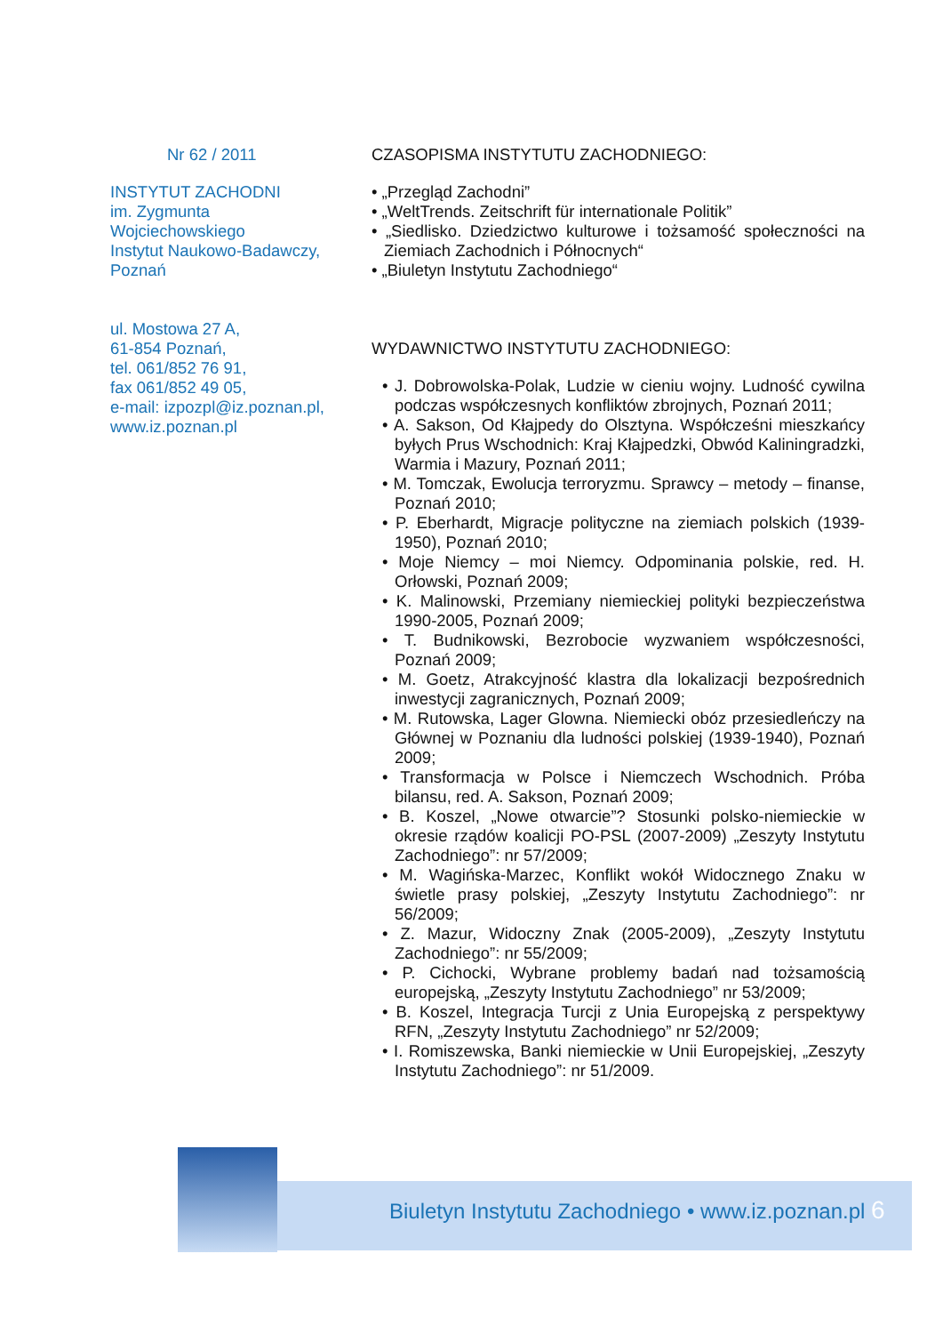Nr 62 / 2011
INSTYTUT ZACHODNI
im. Zygmunta
Wojciechowskiego
Instytut Naukowo-Badawczy,
Poznań
ul. Mostowa 27 A,
61-854 Poznań,
tel. 061/852 76 91,
fax 061/852 49 05,
e-mail: izpozpl@iz.poznan.pl,
www.iz.poznan.pl
CZASOPISMA INSTYTUTU ZACHODNIEGO:
• „Przegląd Zachodni”
• „WeltTrends. Zeitschrift für internationale Politik”
• „Siedlisko. Dziedzictwo kulturowe i tożsamość społeczności na Ziemiach Zachodnich i Północnych“
• „Biuletyn Instytutu Zachodniego“
WYDAWNICTWO INSTYTUTU ZACHODNIEGO:
• J. Dobrowolska-Polak, Ludzie w cieniu wojny. Ludność cywilna podczas współczesnych konfliktów zbrojnych, Poznań 2011;
• A. Sakson, Od Kłajpedy do Olsztyna. Współcześni mieszkańcy byłych Prus Wschodnich: Kraj Kłajpedzki, Obwód Kaliningradzki, Warmia i Mazury, Poznań 2011;
• M. Tomczak, Ewolucja terroryzmu. Sprawcy – metody – finanse, Poznań 2010;
• P. Eberhardt, Migracje polityczne na ziemiach polskich (1939-1950), Poznań 2010;
• Moje Niemcy – moi Niemcy. Odpominania polskie, red. H. Orłowski, Poznań 2009;
• K. Malinowski, Przemiany niemieckiej polityki bezpieczeństwa 1990-2005, Poznań 2009;
• T. Budnikowski, Bezrobocie wyzwaniem współczesności, Poznań 2009;
• M. Goetz, Atrakcyjność klastra dla lokalizacji bezpośrednich inwestycji zagranicznych, Poznań 2009;
• M. Rutowska, Lager Glowna. Niemiecki obóz przesiedleńczy na Głównej w Poznaniu dla ludności polskiej (1939-1940), Poznań 2009;
• Transformacja w Polsce i Niemczech Wschodnich. Próba bilansu, red. A. Sakson, Poznań 2009;
• B. Koszel, „Nowe otwarcie”? Stosunki polsko-niemieckie w okresie rządów koalicji PO-PSL (2007-2009) „Zeszyty Instytutu Zachodniego”: nr 57/2009;
• M. Wagińska-Marzec, Konflikt wokół Widocznego Znaku w świetle prasy polskiej, „Zeszyty Instytutu Zachodniego”: nr 56/2009;
• Z. Mazur, Widoczny Znak (2005-2009), „Zeszyty Instytutu Zachodniego”: nr 55/2009;
• P. Cichocki, Wybrane problemy badań nad tożsamością europejską, „Zeszyty Instytutu Zachodniego” nr 53/2009;
• B. Koszel, Integracja Turcji z Unia Europejską z perspektywy RFN, „Zeszyty Instytutu Zachodniego” nr 52/2009;
• I. Romiszewska, Banki niemieckie w Unii Europejskiej, „Zeszyty Instytutu Zachodniego”: nr 51/2009.
Biuletyn Instytutu Zachodniego • www.iz.poznan.pl 6